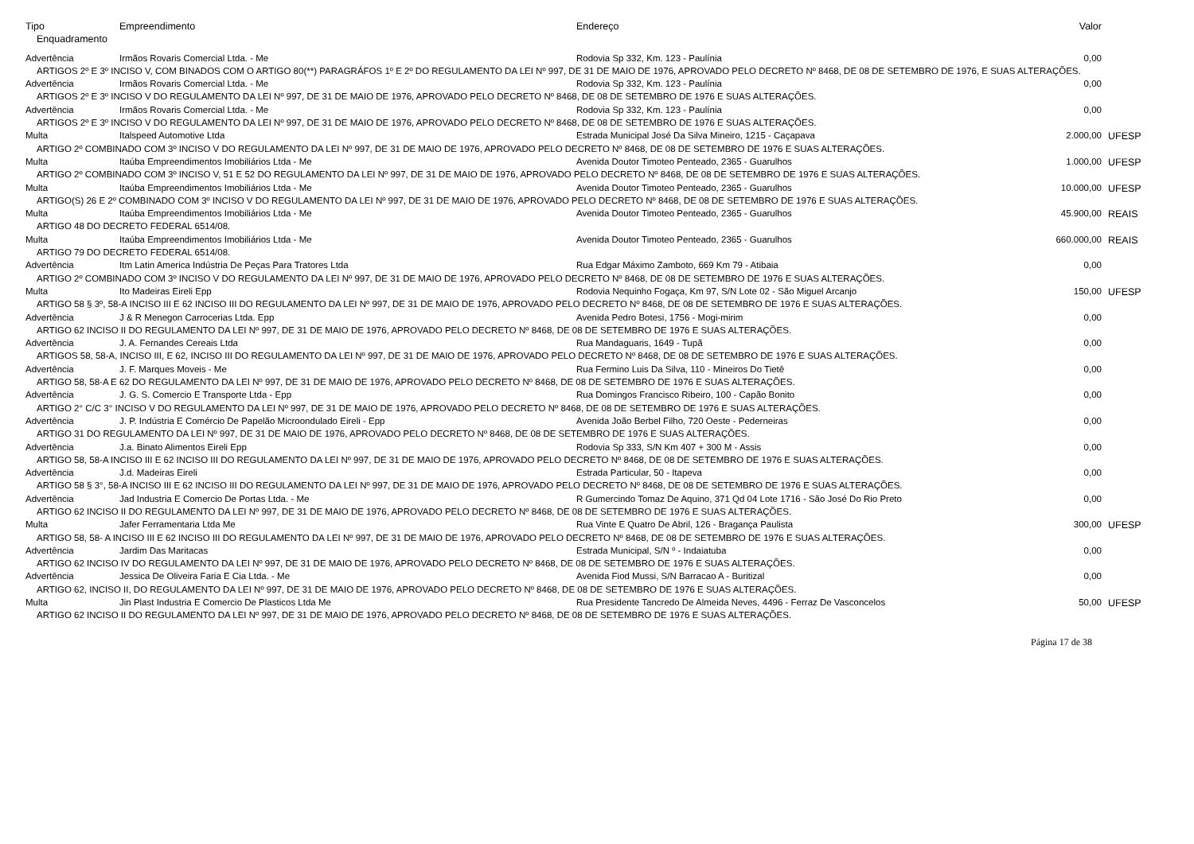| Tipo | Empreendimento | Endereço | Valor | |
| --- | --- | --- | --- | --- |
| Enquadramento | | | | |
| Advertência | Irmãos Rovaris Comercial Ltda. - Me | Rodovia Sp 332, Km. 123 - Paulínia | 0,00 | |
| ARTIGOS 2º E 3º INCISO V, COM BINADOS COM O ARTIGO 80(**) PARAGRÁFOS 1º E 2º DO REGULAMENTO DA LEI Nº 997, DE 31 DE MAIO DE 1976, APROVADO PELO DECRETO Nº 8468, DE 08 DE SETEMBRO DE 1976, E SUAS ALTERAÇÕES. | | | | |
| Advertência | Irmãos Rovaris Comercial Ltda. - Me | Rodovia Sp 332, Km. 123 - Paulínia | 0,00 | |
| ARTIGOS 2º E 3º INCISO V DO REGULAMENTO DA LEI Nº 997, DE 31 DE MAIO DE 1976, APROVADO PELO DECRETO Nº 8468, DE 08 DE SETEMBRO DE 1976 E SUAS ALTERAÇÕES. | | | | |
| Advertência | Irmãos Rovaris Comercial Ltda. - Me | Rodovia Sp 332, Km. 123 - Paulínia | 0,00 | |
| ARTIGOS 2º E 3º INCISO V DO REGULAMENTO DA LEI Nº 997, DE 31 DE MAIO DE 1976, APROVADO PELO DECRETO Nº 8468, DE 08 DE SETEMBRO DE 1976 E SUAS ALTERAÇÕES. | | | | |
| Multa | Italspeed Automotive Ltda | Estrada Municipal José Da Silva Mineiro, 1215 - Caçapava | 2.000,00 | UFESP |
| ARTIGO 2º COMBINADO COM 3º INCISO V DO REGULAMENTO DA LEI Nº 997, DE 31 DE MAIO DE 1976, APROVADO PELO DECRETO Nº 8468, DE 08 DE SETEMBRO DE 1976 E SUAS ALTERAÇÕES. | | | | |
| Multa | Itaúba Empreendimentos Imobiliários Ltda - Me | Avenida Doutor Timoteo Penteado, 2365 - Guarulhos | 1.000,00 | UFESP |
| ARTIGO 2º COMBINADO COM 3º INCISO V, 51 E 52 DO REGULAMENTO DA LEI Nº 997, DE 31 DE MAIO DE 1976, APROVADO PELO DECRETO Nº 8468, DE 08 DE SETEMBRO DE 1976 E SUAS ALTERAÇÕES. | | | | |
| Multa | Itaúba Empreendimentos Imobiliários Ltda - Me | Avenida Doutor Timoteo Penteado, 2365 - Guarulhos | 10.000,00 | UFESP |
| ARTIGO(S) 26 E 2º COMBINADO COM 3º INCISO V DO REGULAMENTO DA LEI Nº 997, DE 31 DE MAIO DE 1976, APROVADO PELO DECRETO Nº 8468, DE 08 DE SETEMBRO DE 1976 E SUAS ALTERAÇÕES. | | | | |
| Multa | Itaúba Empreendimentos Imobiliários Ltda - Me | Avenida Doutor Timoteo Penteado, 2365 - Guarulhos | 45.900,00 | REAIS |
| ARTIGO 48 DO DECRETO FEDERAL 6514/08. | | | | |
| Multa | Itaúba Empreendimentos Imobiliários Ltda - Me | Avenida Doutor Timoteo Penteado, 2365 - Guarulhos | 660.000,00 | REAIS |
| ARTIGO 79 DO DECRETO FEDERAL 6514/08. | | | | |
| Advertência | Itm Latin America Indústria De Peças Para Tratores Ltda | Rua Edgar Máximo Zamboto, 669 Km 79 - Atibaia | 0,00 | |
| ARTIGO 2º COMBINADO COM 3º INCISO V DO REGULAMENTO DA LEI Nº 997, DE 31 DE MAIO DE 1976, APROVADO PELO DECRETO Nº 8468, DE 08 DE SETEMBRO DE 1976 E SUAS ALTERAÇÕES. | | | | |
| Multa | Ito Madeiras Eireli Epp | Rodovia Nequinho Fogaça, Km 97, S/N Lote 02 - São Miguel Arcanjo | 150,00 | UFESP |
| ARTIGO 58 § 3º, 58-A INCISO III E 62 INCISO III DO REGULAMENTO DA LEI Nº 997, DE 31 DE MAIO DE 1976, APROVADO PELO DECRETO Nº 8468, DE 08 DE SETEMBRO DE 1976 E SUAS ALTERAÇÕES. | | | | |
| Advertência | J & R Menegon Carrocerias Ltda. Epp | Avenida Pedro Botesi, 1756 - Mogi-mirim | 0,00 | |
| ARTIGO 62 INCISO II DO REGULAMENTO DA LEI Nº 997, DE 31 DE MAIO DE 1976, APROVADO PELO DECRETO Nº 8468, DE 08 DE SETEMBRO DE 1976 E SUAS ALTERAÇÕES. | | | | |
| Advertência | J. A. Fernandes Cereais Ltda | Rua Mandaguaris, 1649 - Tupã | 0,00 | |
| ARTIGOS 58, 58-A, INCISO III, E 62, INCISO III DO REGULAMENTO DA LEI Nº 997, DE 31 DE MAIO DE 1976, APROVADO PELO DECRETO Nº 8468, DE 08 DE SETEMBRO DE 1976 E SUAS ALTERAÇÕES. | | | | |
| Advertência | J. F. Marques Moveis - Me | Rua Fermino Luis Da Silva, 110 - Mineiros Do Tietê | 0,00 | |
| ARTIGO 58, 58-A E 62 DO REGULAMENTO DA LEI Nº 997, DE 31 DE MAIO DE 1976, APROVADO PELO DECRETO Nº 8468, DE 08 DE SETEMBRO DE 1976 E SUAS ALTERAÇÕES. | | | | |
| Advertência | J. G. S. Comercio E Transporte Ltda - Epp | Rua Domingos Francisco Ribeiro, 100 - Capão Bonito | 0,00 | |
| ARTIGO 2° C/C 3° INCISO V DO REGULAMENTO DA LEI Nº 997, DE 31 DE MAIO DE 1976, APROVADO PELO DECRETO Nº 8468, DE 08 DE SETEMBRO DE 1976 E SUAS ALTERAÇÕES. | | | | |
| Advertência | J. P. Indústria E Comércio De Papelão Microondulado Eireli - Epp | Avenida João Berbel Filho, 720 Oeste - Pederneiras | 0,00 | |
| ARTIGO 31 DO REGULAMENTO DA LEI Nº 997, DE 31 DE MAIO DE 1976, APROVADO PELO DECRETO Nº 8468, DE 08 DE SETEMBRO DE 1976 E SUAS ALTERAÇÕES. | | | | |
| Advertência | J.a. Binato Alimentos Eireli Epp | Rodovia Sp 333, S/N Km 407 + 300 M - Assis | 0,00 | |
| ARTIGO 58, 58-A INCISO III E 62 INCISO III DO REGULAMENTO DA LEI Nº 997, DE 31 DE MAIO DE 1976, APROVADO PELO DECRETO Nº 8468, DE 08 DE SETEMBRO DE 1976 E SUAS ALTERAÇÕES. | | | | |
| Advertência | J.d. Madeiras Eireli | Estrada Particular, 50 - Itapeva | 0,00 | |
| ARTIGO 58 § 3°, 58-A INCISO III E 62 INCISO III DO REGULAMENTO DA LEI Nº 997, DE 31 DE MAIO DE 1976, APROVADO PELO DECRETO Nº 8468, DE 08 DE SETEMBRO DE 1976 E SUAS ALTERAÇÕES. | | | | |
| Advertência | Jad Industria E Comercio De Portas Ltda. - Me | R Gumercindo Tomaz De Aquino, 371 Qd 04 Lote 1716 - São José Do Rio Preto | 0,00 | |
| ARTIGO 62 INCISO II DO REGULAMENTO DA LEI Nº 997, DE 31 DE MAIO DE 1976, APROVADO PELO DECRETO Nº 8468, DE 08 DE SETEMBRO DE 1976 E SUAS ALTERAÇÕES. | | | | |
| Multa | Jafer Ferramentaria Ltda Me | Rua Vinte E Quatro De Abril, 126 - Bragança Paulista | 300,00 | UFESP |
| ARTIGO 58, 58- A INCISO III E 62 INCISO III DO REGULAMENTO DA LEI Nº 997, DE 31 DE MAIO DE 1976, APROVADO PELO DECRETO Nº 8468, DE 08 DE SETEMBRO DE 1976 E SUAS ALTERAÇÕES. | | | | |
| Advertência | Jardim Das Maritacas | Estrada Municipal, S/N º - Indaiatuba | 0,00 | |
| ARTIGO 62 INCISO IV DO REGULAMENTO DA LEI Nº 997, DE 31 DE MAIO DE 1976, APROVADO PELO DECRETO Nº 8468, DE 08 DE SETEMBRO DE 1976 E SUAS ALTERAÇÕES. | | | | |
| Advertência | Jessica De Oliveira Faria E Cia Ltda. - Me | Avenida Fiod Mussi, S/N Barracao A - Buritizal | 0,00 | |
| ARTIGO 62, INCISO II, DO REGULAMENTO DA LEI Nº 997, DE 31 DE MAIO DE 1976, APROVADO PELO DECRETO Nº 8468, DE 08 DE SETEMBRO DE 1976 E SUAS ALTERAÇÕES. | | | | |
| Multa | Jin Plast Industria E Comercio De Plasticos Ltda Me | Rua Presidente Tancredo De Almeida Neves, 4496 - Ferraz De Vasconcelos | 50,00 | UFESP |
| ARTIGO 62 INCISO II DO REGULAMENTO DA LEI Nº 997, DE 31 DE MAIO DE 1976, APROVADO PELO DECRETO Nº 8468, DE 08 DE SETEMBRO DE 1976 E SUAS ALTERAÇÕES. | | | | |
Página 17 de 38